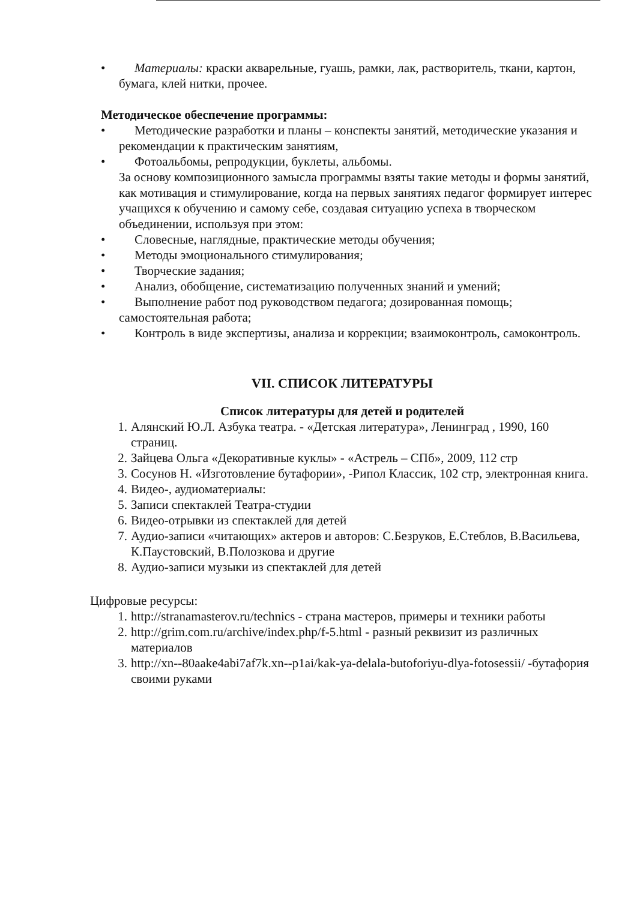• Материалы: краски акварельные, гуашь, рамки, лак, растворитель, ткани, картон, бумага, клей нитки, прочее.
Методическое обеспечение программы:
• Методические разработки и планы – конспекты занятий, методические указания и рекомендации к практическим занятиям,
• Фотоальбомы, репродукции, буклеты, альбомы.
За основу композиционного замысла программы взяты такие методы и формы занятий, как мотивация и стимулирование, когда на первых занятиях педагог формирует интерес учащихся к обучению и самому себе, создавая ситуацию успеха в творческом объединении, используя при этом:
• Словесные, наглядные, практические методы обучения;
• Методы эмоционального стимулирования;
• Творческие задания;
• Анализ, обобщение, систематизацию полученных знаний и умений;
• Выполнение работ под руководством педагога; дозированная помощь; самостоятельная работа;
• Контроль в виде экспертизы, анализа и коррекции; взаимоконтроль, самоконтроль.
VII. СПИСОК ЛИТЕРАТУРЫ
Список литературы для детей и родителей
1. Алянский Ю.Л. Азбука театра. - «Детская литература», Ленинград , 1990, 160 страниц.
2. Зайцева Ольга «Декоративные куклы» - «Астрель – СПб», 2009, 112 стр
3. Сосунов Н. «Изготовление бутафории», -Рипол Классик, 102 стр, электронная книга.
4. Видео-, аудиоматериалы:
5. Записи спектаклей Театра-студии
6. Видео-отрывки из спектаклей для детей
7. Аудио-записи «читающих» актеров и авторов: С.Безруков, Е.Стеблов, В.Васильева, К.Паустовский, В.Полозкова и другие
8. Аудио-записи музыки из спектаклей для детей
Цифровые ресурсы:
1. http://stranamasterov.ru/technics - страна мастеров, примеры и техники работы
2. http://grim.com.ru/archive/index.php/f-5.html - разный реквизит из различных материалов
3. http://xn--80aake4abi7af7k.xn--p1ai/kak-ya-delala-butoforiyu-dlya-fotosessii/ -бутафория своими руками